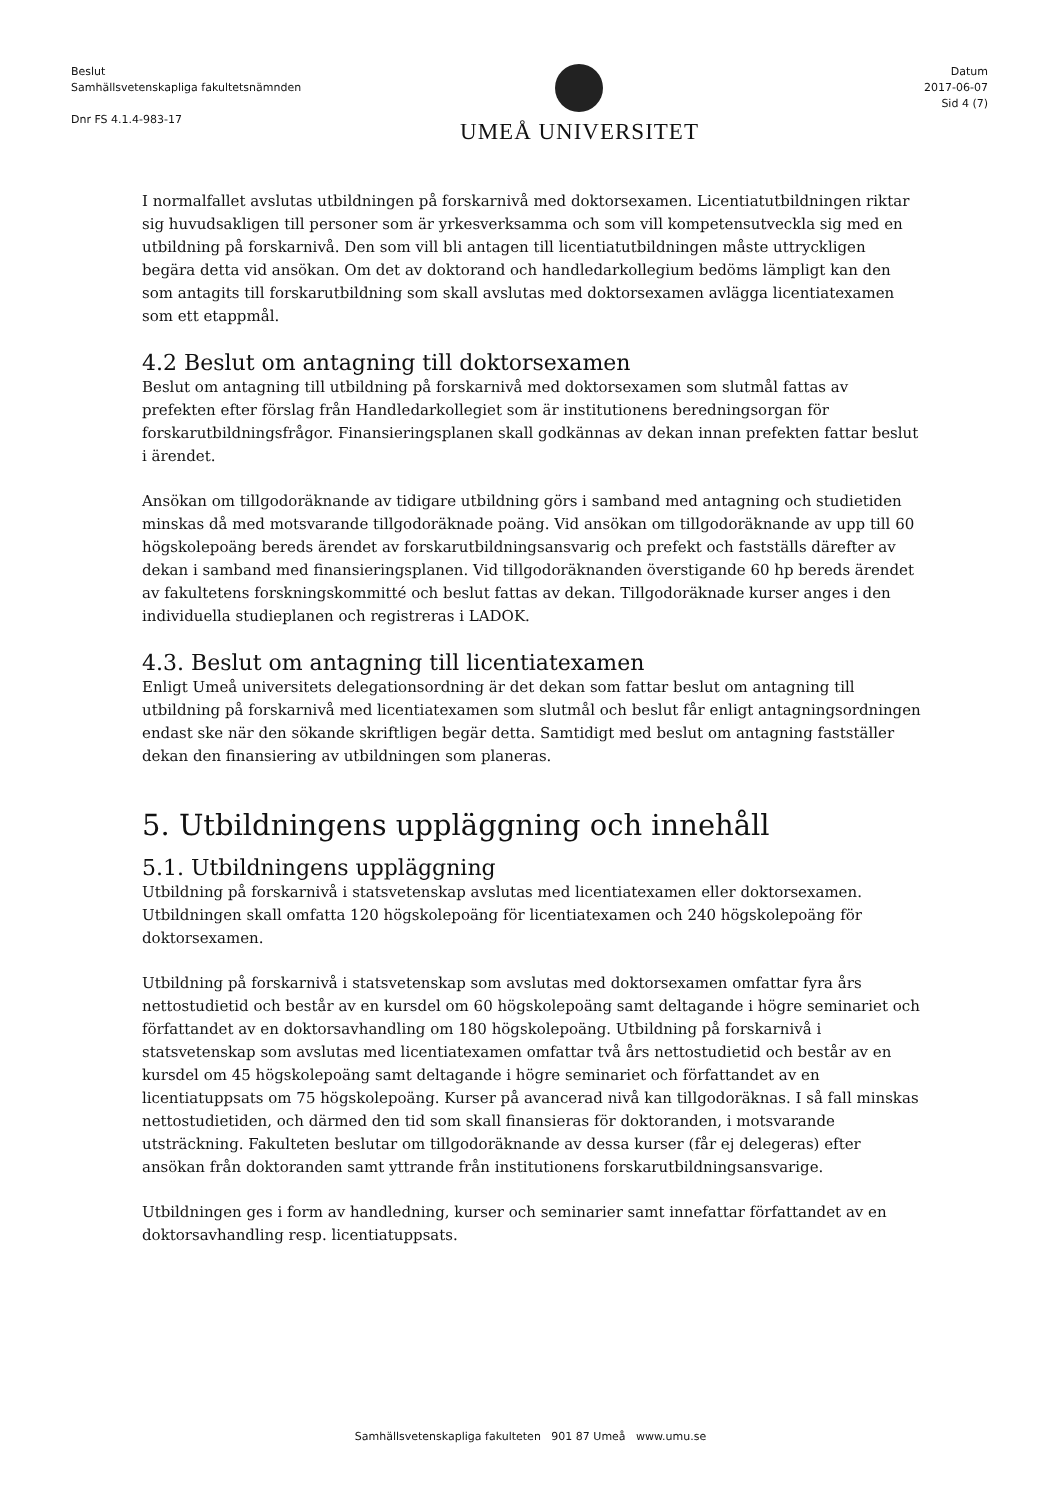Beslut
Samhällsvetenskapliga fakultetsnämnden
Dnr FS 4.1.4-983-17
UMEÅ UNIVERSITET
Datum
2017-06-07
Sid 4 (7)
I normalfallet avslutas utbildningen på forskarnivå med doktorsexamen. Licentiatutbildningen riktar sig huvudsakligen till personer som är yrkesverksamma och som vill kompetensutveckla sig med en utbildning på forskarnivå. Den som vill bli antagen till licentiatutbildningen måste uttryckligen begära detta vid ansökan. Om det av doktorand och handledarkollegium bedöms lämpligt kan den som antagits till forskarutbildning som skall avslutas med doktorsexamen avlägga licentiatexamen som ett etappmål.
4.2 Beslut om antagning till doktorsexamen
Beslut om antagning till utbildning på forskarnivå med doktorsexamen som slutmål fattas av prefekten efter förslag från Handledarkollegiet som är institutionens beredningsorgan för forskarutbildningsfrågor. Finansieringsplanen skall godkännas av dekan innan prefekten fattar beslut i ärendet.
Ansökan om tillgodoräknande av tidigare utbildning görs i samband med antagning och studietiden minskas då med motsvarande tillgodoräknade poäng. Vid ansökan om tillgodoräknande av upp till 60 högskolepoäng bereds ärendet av forskarutbildningsansvarig och prefekt och fastställs därefter av dekan i samband med finansieringsplanen. Vid tillgodoräknanden överstigande 60 hp bereds ärendet av fakultetens forskningskommitté och beslut fattas av dekan. Tillgodoräknade kurser anges i den individuella studieplanen och registreras i LADOK.
4.3. Beslut om antagning till licentiatexamen
Enligt Umeå universitets delegationsordning är det dekan som fattar beslut om antagning till utbildning på forskarnivå med licentiatexamen som slutmål och beslut får enligt antagningsordningen endast ske när den sökande skriftligen begär detta. Samtidigt med beslut om antagning fastställer dekan den finansiering av utbildningen som planeras.
5. Utbildningens uppläggning och innehåll
5.1. Utbildningens uppläggning
Utbildning på forskarnivå i statsvetenskap avslutas med licentiatexamen eller doktorsexamen. Utbildningen skall omfatta 120 högskolepoäng för licentiatexamen och 240 högskolepoäng för doktorsexamen.
Utbildning på forskarnivå i statsvetenskap som avslutas med doktorsexamen omfattar fyra års nettostudietid och består av en kursdel om 60 högskolepoäng samt deltagande i högre seminariet och författandet av en doktorsavhandling om 180 högskolepoäng. Utbildning på forskarnivå i statsvetenskap som avslutas med licentiatexamen omfattar två års nettostudietid och består av en kursdel om 45 högskolepoäng samt deltagande i högre seminariet och författandet av en licentiatuppsats om 75 högskolepoäng. Kurser på avancerad nivå kan tillgodoräknas. I så fall minskas nettostudietiden, och därmed den tid som skall finansieras för doktoranden, i motsvarande utsträckning. Fakulteten beslutar om tillgodoräknande av dessa kurser (får ej delegeras) efter ansökan från doktoranden samt yttrande från institutionens forskarutbildningsansvarige.
Utbildningen ges i form av handledning, kurser och seminarier samt innefattar författandet av en doktorsavhandling resp. licentiatuppsats.
Samhällsvetenskapliga fakulteten 901 87 Umeå www.umu.se